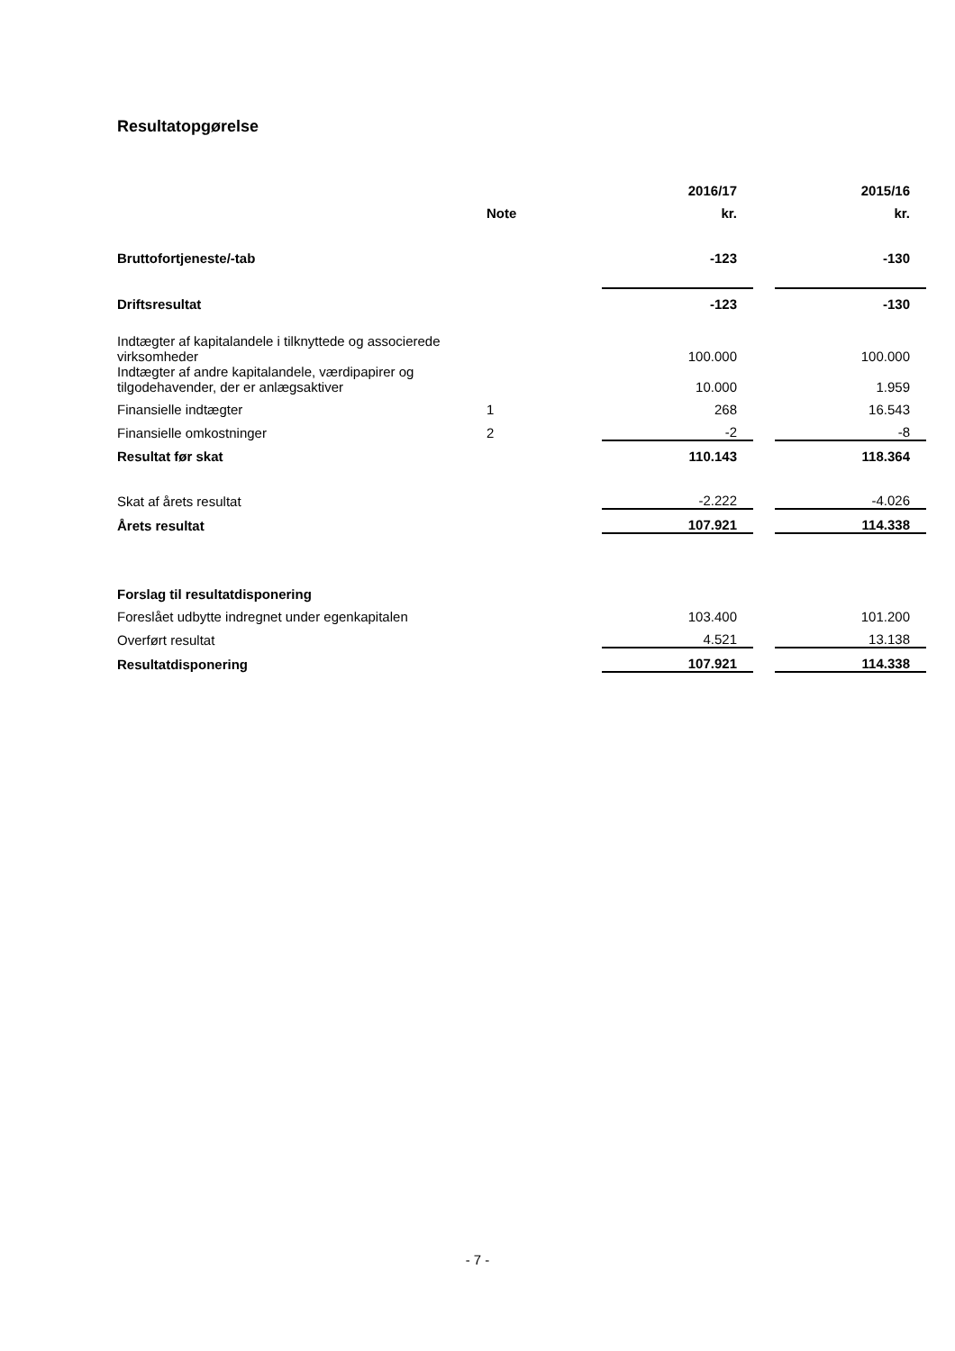Resultatopgørelse
| | | 2016/17 | | 2015/16 |
| | Note | kr. | | kr. |
| Bruttofortjeneste/-tab | | -123 | | -130 |
| Driftsresultat | | -123 | | -130 |
| Indtægter af kapitalandele i tilknyttede og associerede virksomheder | | 100.000 | | 100.000 |
| Indtægter af andre kapitalandele, værdipapirer og tilgodehavender, der er anlægsaktiver | | 10.000 | | 1.959 |
| Finansielle indtægter | 1 | 268 | | 16.543 |
| Finansielle omkostninger | 2 | -2 | | -8 |
| Resultat før skat | | 110.143 | | 118.364 |
| Skat af årets resultat | | -2.222 | | -4.026 |
| Årets resultat | | 107.921 | | 114.338 |
| Forslag til resultatdisponering | | | | |
| Foreslået udbytte indregnet under egenkapitalen | | 103.400 | | 101.200 |
| Overført resultat | | 4.521 | | 13.138 |
| Resultatdisponering | | 107.921 | | 114.338 |
- 7 -